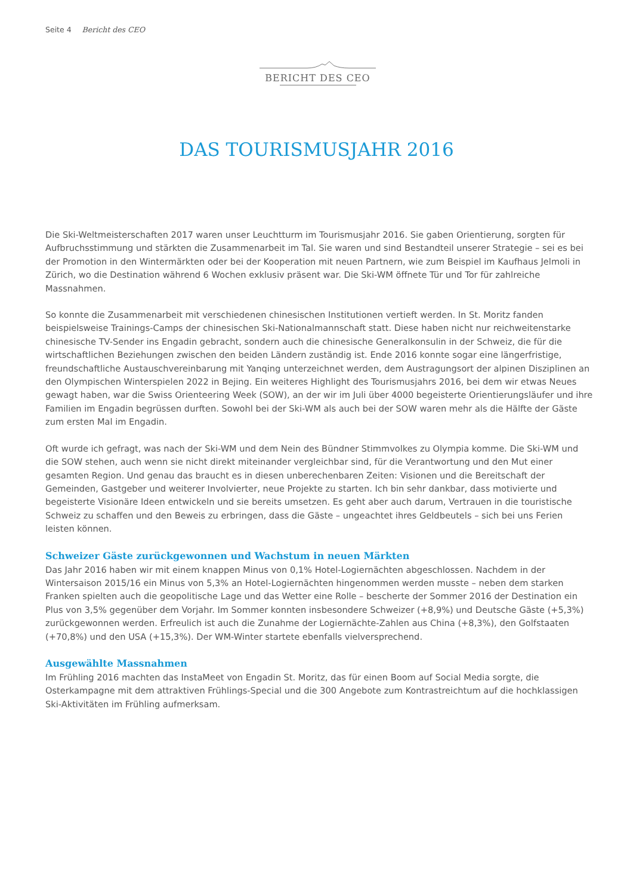Seite 4 Bericht des CEO
BERICHT DES CEO
DAS TOURISMUSJAHR 2016
Die Ski-Weltmeisterschaften 2017 waren unser Leuchtturm im Tourismusjahr 2016. Sie gaben Orientierung, sorgten für Aufbruchsstimmung und stärkten die Zusammenarbeit im Tal. Sie waren und sind Bestandteil unserer Strategie – sei es bei der Promotion in den Wintermärkten oder bei der Kooperation mit neuen Partnern, wie zum Beispiel im Kaufhaus Jelmoli in Zürich, wo die Destination während 6 Wochen exklusiv präsent war. Die Ski-WM öffnete Tür und Tor für zahlreiche Massnahmen.
So konnte die Zusammenarbeit mit verschiedenen chinesischen Institutionen vertieft werden. In St. Moritz fanden beispielsweise Trainings-Camps der chinesischen Ski-Nationalmannschaft statt. Diese haben nicht nur reichweitenstarke chinesische TV-Sender ins Engadin gebracht, sondern auch die chinesische Generalkonsulin in der Schweiz, die für die wirtschaftlichen Beziehungen zwischen den beiden Ländern zuständig ist. Ende 2016 konnte sogar eine längerfristige, freundschaftliche Austauschvereinbarung mit Yanqing unterzeichnet werden, dem Austragungsort der alpinen Disziplinen an den Olympischen Winterspielen 2022 in Bejing. Ein weiteres Highlight des Tourismusjahrs 2016, bei dem wir etwas Neues gewagt haben, war die Swiss Orienteering Week (SOW), an der wir im Juli über 4000 begeisterte Orientierungsläufer und ihre Familien im Engadin begrüssen durften. Sowohl bei der Ski-WM als auch bei der SOW waren mehr als die Hälfte der Gäste zum ersten Mal im Engadin.
Oft wurde ich gefragt, was nach der Ski-WM und dem Nein des Bündner Stimmvolkes zu Olympia komme. Die Ski-WM und die SOW stehen, auch wenn sie nicht direkt miteinander vergleichbar sind, für die Verantwortung und den Mut einer gesamten Region. Und genau das braucht es in diesen unberechenbaren Zeiten: Visionen und die Bereitschaft der Gemeinden, Gastgeber und weiterer Involvierter, neue Projekte zu starten. Ich bin sehr dankbar, dass motivierte und begeisterte Visionäre Ideen entwickeln und sie bereits umsetzen. Es geht aber auch darum, Vertrauen in die touristische Schweiz zu schaffen und den Beweis zu erbringen, dass die Gäste – ungeachtet ihres Geldbeutels – sich bei uns Ferien leisten können.
Schweizer Gäste zurückgewonnen und Wachstum in neuen Märkten
Das Jahr 2016 haben wir mit einem knappen Minus von 0,1% Hotel-Logiernächten abgeschlossen. Nachdem in der Wintersaison 2015/16 ein Minus von 5,3% an Hotel-Logiernächten hingenommen werden musste – neben dem starken Franken spielten auch die geopolitische Lage und das Wetter eine Rolle – bescherte der Sommer 2016 der Destination ein Plus von 3,5% gegenüber dem Vorjahr. Im Sommer konnten insbesondere Schweizer (+8,9%) und Deutsche Gäste (+5,3%) zurückgewonnen werden. Erfreulich ist auch die Zunahme der Logiernächte-Zahlen aus China (+8,3%), den Golfstaaten (+70,8%) und den USA (+15,3%). Der WM-Winter startete ebenfalls vielversprechend.
Ausgewählte Massnahmen
Im Frühling 2016 machten das InstaMeet von Engadin St. Moritz, das für einen Boom auf Social Media sorgte, die Osterkampagne mit dem attraktiven Frühlings-Special und die 300 Angebote zum Kontrastreichtum auf die hochklassigen Ski-Aktivitäten im Frühling aufmerksam.